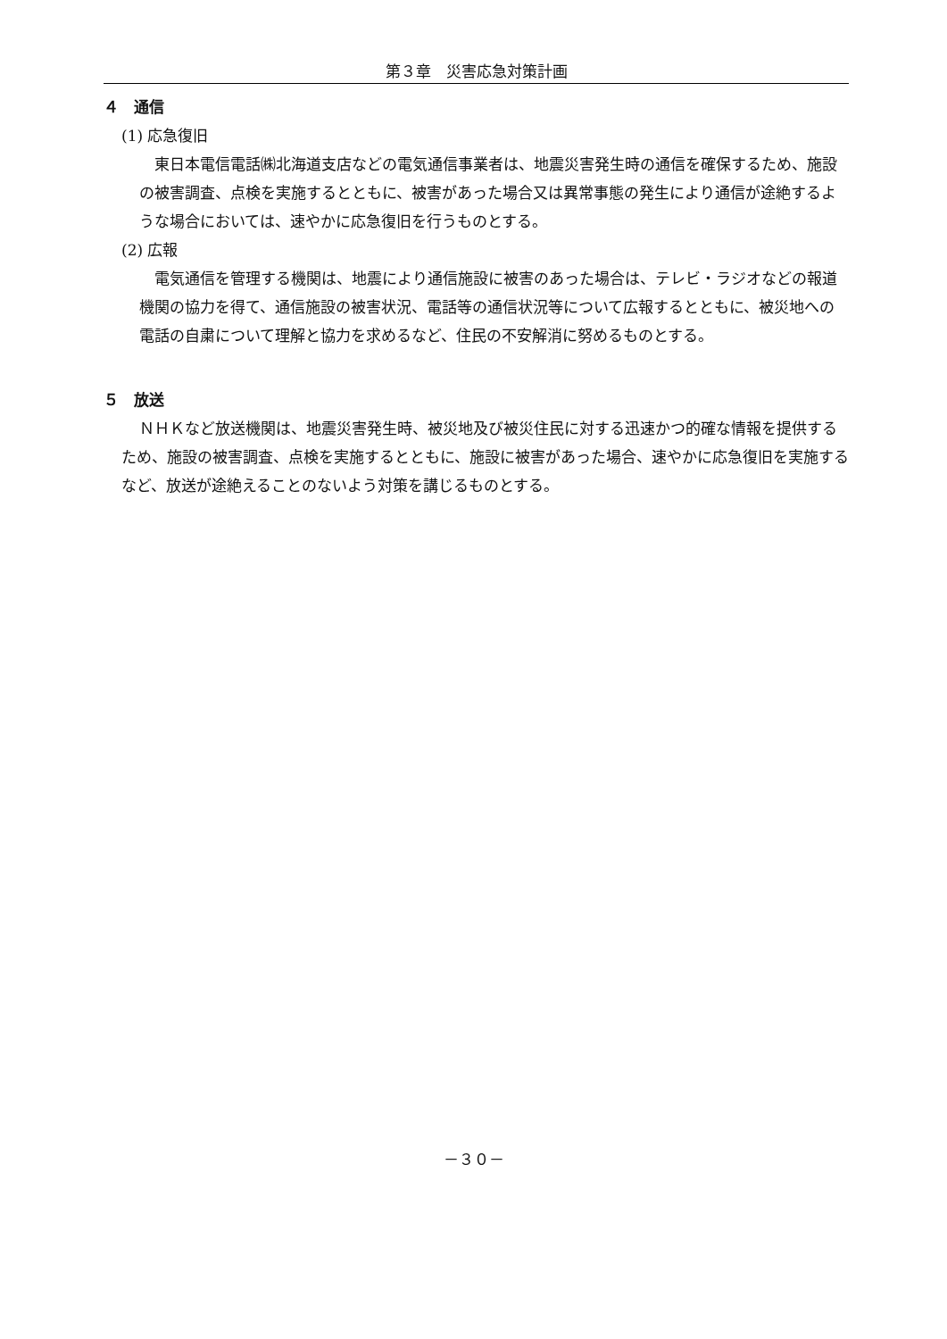第３章　災害応急対策計画
４　通信
(1) 応急復旧
東日本電信電話㈱北海道支店などの電気通信事業者は、地震災害発生時の通信を確保するため、施設の被害調査、点検を実施するとともに、被害があった場合又は異常事態の発生により通信が途絶するような場合においては、速やかに応急復旧を行うものとする。
(2) 広報
電気通信を管理する機関は、地震により通信施設に被害のあった場合は、テレビ・ラジオなどの報道機関の協力を得て、通信施設の被害状況、電話等の通信状況等について広報するとともに、被災地への電話の自粛について理解と協力を求めるなど、住民の不安解消に努めるものとする。
５　放送
ＮＨＫなど放送機関は、地震災害発生時、被災地及び被災住民に対する迅速かつ的確な情報を提供するため、施設の被害調査、点検を実施するとともに、施設に被害があった場合、速やかに応急復旧を実施するなど、放送が途絶えることのないよう対策を講じるものとする。
－３０－